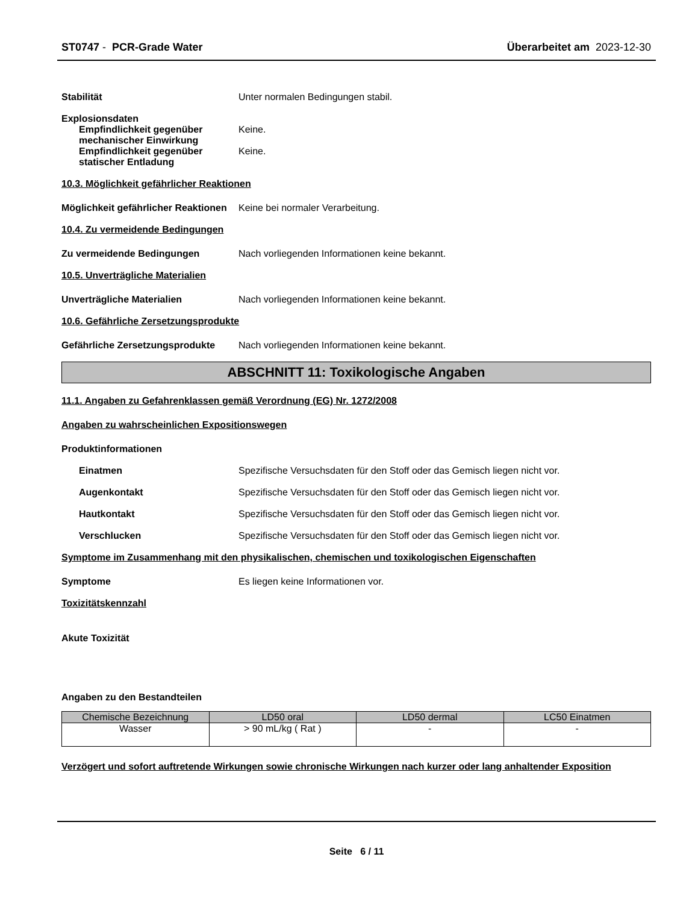ST0747 - PCR-Grade Water Überarbeitet am 2023-12-30
Stabilität Unter normalen Bedingungen stabil.
Explosionsdaten
Empfindlichkeit gegenüber mechanischer Einwirkung
Keine.
Empfindlichkeit gegenüber statischer Entladung
Keine.
10.3. Möglichkeit gefährlicher Reaktionen
Möglichkeit gefährlicher Reaktionen
Keine bei normaler Verarbeitung.
10.4. Zu vermeidende Bedingungen
Zu vermeidende Bedingungen Nach vorliegenden Informationen keine bekannt.
10.5. Unverträgliche Materialien
Unverträgliche Materialien Nach vorliegenden Informationen keine bekannt.
10.6. Gefährliche Zersetzungsprodukte
Gefährliche Zersetzungsprodukte
Nach vorliegenden Informationen keine bekannt.
ABSCHNITT 11: Toxikologische Angaben
11.1. Angaben zu Gefahrenklassen gemäß Verordnung (EG) Nr. 1272/2008
Angaben zu wahrscheinlichen Expositionswegen
Produktinformationen
Einatmen Spezifische Versuchsdaten für den Stoff oder das Gemisch liegen nicht vor.
Augenkontakt Spezifische Versuchsdaten für den Stoff oder das Gemisch liegen nicht vor.
Hautkontakt Spezifische Versuchsdaten für den Stoff oder das Gemisch liegen nicht vor.
Verschlucken Spezifische Versuchsdaten für den Stoff oder das Gemisch liegen nicht vor.
Symptome im Zusammenhang mit den physikalischen, chemischen und toxikologischen Eigenschaften
Symptome Es liegen keine Informationen vor.
Toxizitätskennzahl
Akute Toxizität
Angaben zu den Bestandteilen
| Chemische Bezeichnung | LD50 oral | LD50 dermal | LC50 Einatmen |
| --- | --- | --- | --- |
| Wasser | > 90 mL/kg ( Rat ) | - | - |
Verzögert und sofort auftretende Wirkungen sowie chronische Wirkungen nach kurzer oder lang anhaltender Exposition
Seite 6 / 11